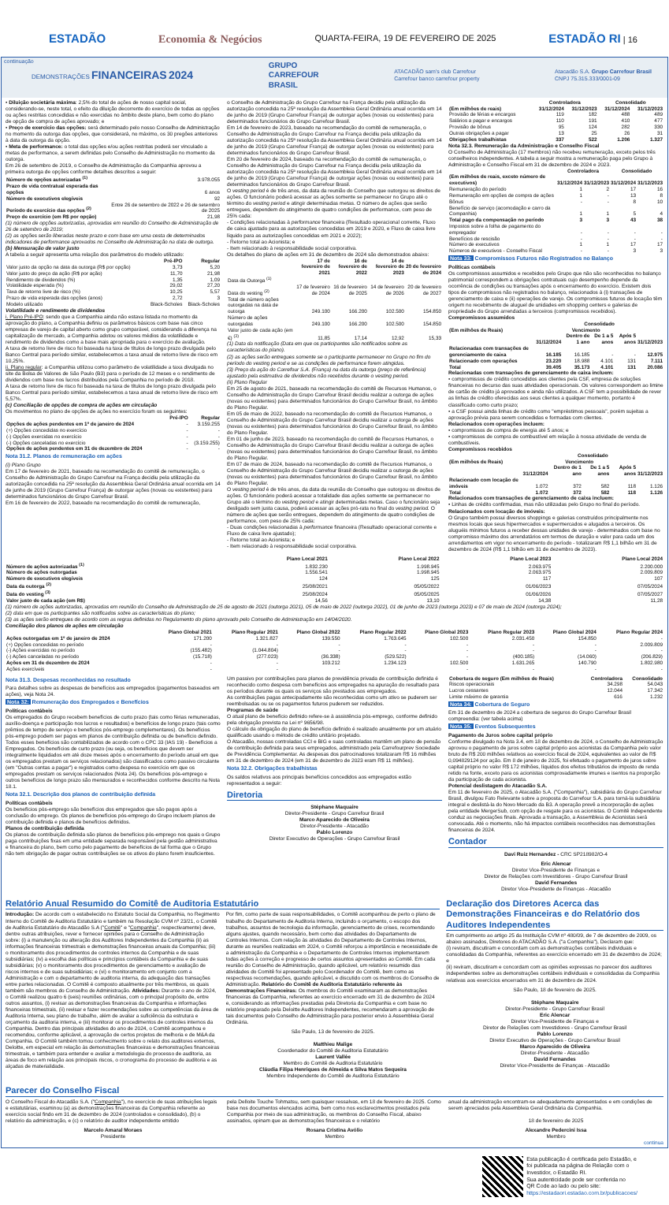ESTADÃO Economia & Negócios QUARTA-FEIRA, 19 DE FEVEREIRO DE 2025 ESTADÃO RI | 16
continuação DEMONSTRAÇÕES FINANCEIRAS 2024 GRUPO
CARREFOUR
BRASIL ATACADÃO sam's club Carrefour
Carrefour banco carrefour property Atacadão S.A. Grupo Carrefour Brasil
CNPJ 75.315.333/0001-09
• Diluição societária máxima: 2,5% do total de ações de nosso capital social, considerando-se, neste total, o efeito da diluição decorrente do exercício de todas as opções ou ações restritas concedidas e não exercidas no âmbito deste plano, bem como do plano de opção de compra de ações aprovado; e
• Preço de exercício das opções: será determinado pelo nosso Conselho de Administração no momento da outorga das opções, que considerará, no máximo, os 30 pregões anteriores à data da outorga da opção.
• Meta de performance: o total das opções e/ou ações restritas poderá ser vinculado a metas de performance, a serem definidas pelo Conselho de Administração no momento da outorga.
Em 26 de setembro de 2019, o Conselho de Administração da Companhia aprovou a primeira outorga de opções conforme detalhes descritos a seguir:
| Número de opções autorizadas <sup>(1)</sup> | 3.978.055 |
| Prazo de vida contratual esperada das opções | 6 anos |
| Número de executivos elegíveis | 92 |
| Período de exercício das opções <sup>(2)</sup> | Entre 26 de setembro de 2022 e 26 de setembro de 2025 |
| Preço de exercício (em R$ por opção) | 21,98 |
(1) número de opções autorizadas, aprovadas em reunião do Conselho de Administração de 26 de setembro de 2019;
(2) as opções serão liberadas neste prazo e com base em uma cesta de determinados indicadores de performance aprovados no Conselho de Administração na data de outorga.
(b) Mensuração de valor justo
A tabela a seguir apresenta uma relação dos parâmetros do modelo utilizado:
| | Pré-IPO | Regular |
| --- | --- | --- |
| Valor justo da opção na data da outorga (R$ por opção) | 3,73 | 5,20 |
| Valor justo do preço da ação (R$ por ação) | 11,70 | 21,98 |
| Rendimento de dividendos (%) | 1,35 | 1,09 |
| Volatilidade esperada (%) | 29,02 | 27,20 |
| Taxa de retorno livre de risco (%) | 10,25 | 5,57 |
| Prazo de vida esperada das opções (anos) | 2,72 | 3 |
| Modelo utilizado | Black-Scholes | Black-Scholes |
Volatilidade e rendimento de dividendos
i. Plano Pré-IPO: sendo que a Companhia ainda não estava listada no momento da aprovação do plano, a Companhia definiu os parâmetros básicos com base nas cinco empresas de varejo de capital aberto como grupo comparável, considerando a diferença na capitalização de mercado, a Companhia adotou os valores médios da volatilidade e rendimento de dividendos como a base mais apropriada para o exercício de avaliação.
A taxa de retorno livre de risco foi baseada na taxa de títulos de longo prazo divulgada pelo Banco Central para período similar, estabelecemos a taxa anual de retorno livre de risco em 10,25%.
ii. Plano regular: a Companhia utilizou como parâmetro de volatilidade a taxa divulgada no site da Bolsa de Valores de São Paulo (B3) para o período de 12 meses e o rendimento de dividendos com base nos lucros distribuídos pela Companhia no período de 2018.
A taxa de retorno livre de risco foi baseada na taxa de títulos de longo prazo divulgada pelo Banco Central para período similar, estabelecemos a taxa anual de retorno livre de risco em 5,57%.
(c) Conciliação de opções de compra de ações em circulação
Os movimentos no plano de opções de ações no exercício foram os seguintes:
| | Pré-IPO | Regular |
| --- | --- | --- |
| Opções de ações pendentes em 1º de janeiro de 2024 | - | 3.159.255 |
| (+) Opções concedidas no exercício | - | - |
| (-) Opções exercidas no exercício | - | - |
| (-) Opções canceladas no exercício | - | (3.159.255) |
| Opções de ações pendentes em 31 de dezembro de 2024 | - | - |
Nota 31.2. Planos de remuneração em ações
(i) Plano Grupo
Em 17 de fevereiro de 2021, baseado na recomendação do comitê de remuneração, o Conselho de Administração do Grupo Carrefour na França decidiu pela utilização da autorização concedida na 25ª resolução da Assembleia Geral Ordinária anual ocorrida em 14 de junho de 2019 (Grupo Carrefour França) de outorgar ações (novas ou existentes) para determinados funcionários do Grupo Carrefour Brasil.
Em 16 de fevereiro de 2022, baseado na recomendação do comitê de remuneração,
o Conselho de Administração do Grupo Carrefour na França decidiu pela utilização da autorização concedida na 25ª resolução da Assembleia Geral Ordinária anual ocorrida em 14 de junho de 2019 (Grupo Carrefour França) de outorgar ações (novas ou existentes) para determinados funcionários do Grupo Carrefour Brasil.
Em 14 de fevereiro de 2023, baseado na recomendação do comitê de remuneração, o Conselho de Administração do Grupo Carrefour na França decidiu pela utilização da autorização concedida na 25ª resolução da Assembleia Geral Ordinária anual ocorrida em 14 de junho de 2019 (Grupo Carrefour França) de outorgar ações (novas ou existentes) para determinados funcionários do Grupo Carrefour Brasil.
Em 20 de fevereiro de 2024, baseado na recomendação do comitê de remuneração, o Conselho de Administração do Grupo Carrefour na França decidiu pela utilização da autorização concedida na 25ª resolução da Assembleia Geral Ordinária anual ocorrida em 14 de junho de 2019 (Grupo Carrefour França) de outorgar ações (novas ou existentes) para determinados funcionários do Grupo Carrefour Brasil.
O vesting period é de três anos, da data da reunião do Conselho que outorgou os direitos de ações. O funcionário poderá acessar as ações somente se permanecer no Grupo até o término do vesting period e atingir determinadas metas. O número de ações que serão entregues, dependem do atingimento de quatro condições de performance, com peso de 25% cada:
- Condições relacionadas à performance financeira (Resultado operacional corrente, Fluxo de caixa ajustado para as autorizações concedidas em 2019 e 2020, e Fluxo de caixa livre líquido para as autorizações concedidas em 2021 e 2022);
- Retorno total ao Acionista; e
- Item relacionado à responsabilidade social corporativa.
Os detalhes do plano de ações em 31 de dezembro de 2024 são demonstrados abaixo:
| | 17 de fevereiro de 2021 | 16 de fevereiro de 2022 | 14 de fevereiro de 2023 | 20 de fevereiro de 2024 |
| --- | --- | --- | --- | --- |
| Data da Outorga <sup>(1)</sup> | | | | |
| Data do vesting <sup>(2)</sup> | 17 de fevereiro de 2024 | 16 de fevereiro de 2025 | 14 de fevereiro de 2026 | 20 de fevereiro de 2027 |
| Total de número ações outorgadas na data de outorga | 249.100 | 166.200 | 102.500 | 154.850 |
| Número de ações outorgadas | 249.100 | 166.200 | 102.500 | 154.850 |
| Valor justo de cada ação (em €) <sup>(3)</sup> | 11,85 | 17,14 | 12,92 | 15,33 |
(1) Data da notificação (Data em que os participantes são notificados sobre as características do plano).
(2) as ações serão entregues somente se o participante permanecer no Grupo no fim do período do vesting period e se as condições de performance forem atingidas.
(3) Preço da ação do Carrefour S.A. (França) na data da outorga (preço de referência) ajustado pela estimativa de dividendos não recebidos durante o vesting period.
(ii) Plano Regular
Em 25 de agosto de 2021, baseado na recomendação do comitê de Recursos Humanos, o Conselho de Administração do Grupo Carrefour Brasil decidiu realizar a outorga de ações (novas ou existentes) para determinados funcionários do Grupo Carrefour Brasil, no âmbito do Plano Regular.
Em 05 de maio de 2022, baseado na recomendação do comitê de Recursos Humanos, o Conselho de Administração do Grupo Carrefour Brasil decidiu realizar a outorga de ações (novas ou existentes) para determinados funcionários do Grupo Carrefour Brasil, no âmbito do Plano Regular.
Em 01 de junho de 2023, baseado na recomendação do comitê de Recursos Humanos, o Conselho de Administração do Grupo Carrefour Brasil decidiu realizar a outorga de ações (novas ou existentes) para determinados funcionários do Grupo Carrefour Brasil, no âmbito do Plano Regular.
Em 07 de maio de 2024, baseado na recomendação do comitê de Recursos Humanos, o Conselho de Administração do Grupo Carrefour Brasil decidiu realizar a outorga de ações (novas ou existentes) para determinados funcionários do Grupo Carrefour Brasil, no âmbito do Plano Regular.
O vesting period é de três anos, da data da reunião do Conselho que outorgou os direitos de ações. O funcionário poderá acessar a totalidade das ações somente se permanecer no Grupo até o término do vesting period e atingir determinadas metas. Caso o funcionário seja desligado sem justa causa, poderá acessar as ações pró-rata no final do vesting period. O número de ações que serão entregues, dependem do atingimento de quatro condições de performance, com peso de 25% cada:
- Duas condições relacionadas à performance financeira (Resultado operacional corrente e Fluxo de caixa livre ajustado);
- Retorno total ao Acionista; e
- Item relacionado à responsabilidade social corporativa.
| | Controladora | | Consolidado | |
| --- | --- | --- | --- | --- |
| (Em milhões de reais) | 31/12/2024 | 31/12/2023 | 31/12/2024 | 31/12/2023 |
| Provisão de férias e encargos | 119 | 182 | 488 | 489 |
| Salários a pagar e encargos | 110 | 191 | 410 | 477 |
| Provisão de bônus | 95 | 124 | 282 | 330 |
| Outras obrigações a pagar | 13 | 25 | 26 | 31 |
| Obrigações trabalhistas | 337 | 522 | 1.206 | 1.327 |
Nota 32.3. Remuneração da Administração e Conselho Fiscal
O Conselho de Administração (17 membros) não recebeu remuneração, exceto pelos três conselheiros independentes. A tabela a seguir mostra a remuneração paga pelo Grupo à Administração e Conselho Fiscal em 31 de dezembro de 2024 e 2023.
| | Controladora | | Consolidado | |
| --- | --- | --- | --- | --- |
| (Em milhões de reais, exceto número de executivos) | 31/12/2024 | 31/12/2023 | 31/12/2024 | 31/12/2023 |
| Remuneração do período | 1 | 2 | 17 | 16 |
| Remuneração em opções de compra de ações | 1 | - | 13 | 8 |
| Bônus | - | - | 8 | 10 |
| Benefício de serviço (acomodação e carro da Companhia) | 1 | 1 | 5 | 4 |
| Total pago da compensação no período | 3 | 3 | 43 | 38 |
| Impostos sobre a folha de pagamento do empregador | - | - | - | - |
| Benefícios de rescisão | - | - | - | - |
| Número de executivos | 1 | 1 | 17 | 17 |
| Números de executivos - Conselho Fiscal | - | - | 3 | 3 |
Nota 33: Compromissos Futuros não Registrados no Balanço
Políticas contábeis
Os compromissos assumidos e recebidos pelo Grupo que não são reconhecidos no balanço patrimonial correspondem a obrigações contratuais cujo desempenho depende da ocorrência de condições ou transações após o encerramento do exercício. Existem dois tipos de compromissos não registrados no balanço, relacionados à (i) transações de gerenciamento de caixa e (ii) operações de varejo. Os compromissos futuros de locação têm origem no recebimento de aluguel de unidades em shopping centers e galerias de propriedade do Grupo arrendadas a terceiros (compromissos recebidos).
Compromissos assumidos
| | Consolidado | | | | |
| --- | --- | --- | --- | --- | --- |
| (Em milhões de Reais) | Vencimento | | | | |
| | 31/12/2024 | Dentro de 1 ano | De 1 a 5 anos | Após 5 anos | 31/12/2023 |
| Relacionadas com transações de gerenciamento de caixa | 16.185 | 16.185 | - | - | 12.975 |
| Relacionado com operações | 23.220 | 18.988 | 4.101 | 131 | 7.111 |
| Total | 39.405 | 35.173 | 4.101 | 131 | 20.086 |
Relacionadas com transações de gerenciamento de caixa incluem:
• compromissos de crédito concedidos aos clientes pela CSF, empresa de soluções financeiras no decurso das suas atividades operacionais. Os valores correspondem ao limine de cartão de crédito já aprovados e ainda não utilizados. A CSF tem a possibilidade de rever as linhas de crédito oferecidas aos seus clientes a qualquer momento, portanto é classificado como curto prazo;
• a CSF possui ainda linhas de crédito como "empréstimos pessoais", porém sujeitas a aprovação prévia para serem concedidas e formadas com clientes.
Relacionados com operações incluem:
• compromissos de compra de energia até 5 anos; e
• compromissos de compra de combustível em relação à nossa atividade de venda de combustíveis.
Compromissos recebidos
| | Consolidado | | | | |
| --- | --- | --- | --- | --- | --- |
| (Em milhões de Reais) | Vencimento | | | | |
| | 31/12/2024 | Dentro de 1 ano | De 1 a 5 anos | Após 5 anos | 31/12/2023 |
| Relacionado com locação de imóveis | 1.072 | 372 | 582 | 118 | 1.126 |
| Total | 1.072 | 372 | 582 | 118 | 1.126 |
Relacionados com transações de gerenciamento de caixa incluem:
• Linhas de crédito confirmadas, mas não utilizadas pelo Grupo no final do período.
Relacionados com locação de imóveis:
O Grupo também possui diversos shoppings e galerias construídos principalmente nos mesmos locais que seus hipermercados e supermercados e alugados a terceiros. Os aluguéis mínimos futuros a receber dessas unidades de varejo - determinados com base no compromisso máximo dos arrendatários em termos de duração e valor para cada um dos arrendamentos em vigor no encerramento do período - totalizaram R$ 1,1 bilhão em 31 de dezembro de 2024 (R$ 1,1 bilhão em 31 de dezembro de 2023).
| | Plano Local 2021 | Plano Local 2022 | Plano Local 2023 | Plano Local 2024 |
| --- | --- | --- | --- | --- |
| Número de ações autorizadas <sup>(1)</sup> | 1.832.230 | 1.998.945 | 2.063.975 | 2.200.000 |
| Número de ações outorgadas | 1.556.541 | 1.998.945 | 2.063.975 | 2.009.809 |
| Número de executivos elegíveis | 124 | 125 | 117 | 107 |
| Data da outorga <sup>(2)</sup> | 25/08/2021 | 05/05/2022 | 01/06/2023 | 07/05/2024 |
| Data do vesting <sup>(3)</sup> | 25/08/2024 | 05/05/2025 | 01/06/2026 | 07/05/2027 |
| Valor justo de cada ação (em R$) | 14,56 | 13,10 | 14,38 | 11,28 |
(1) número de ações autorizadas, aprovadas em reunião do Conselho de Administração de 25 de agosto de 2021 (outorga 2021), 05 de maio de 2022 (outorga 2022), 01 de junho de 2023 (outorga 2023) e 07 de maio de 2024 (outorga 2024);
(2) data em que os participantes são notificados sobre as características do plano;
(3) as ações serão entregues de acordo com as regras definidas no Regulamento do plano aprovado pelo Conselho de Administração em 14/04/2020.
Conciliação dos planos de ações em circulação
| | Plano Global 2021 | Plano Regular 2021 | Plano Global 2022 | Plano Regular 2022 | Plano Global 2023 | Plano Regular 2023 | Plano Global 2024 | Plano Regular 2024 |
| --- | --- | --- | --- | --- | --- | --- | --- | --- |
| Ações outorgadas em 1º de janeiro de 2024 | 171.200 | 1.321.827 | 139.550 | 1.763.645 | 102.500 | 2.031.450 | 154.850 | - |
| (+) Opções concedidas no período | - | - | - | - | - | - | - | 2.009.809 |
| (-) Ações exercidas no período | (155.482) | (1.044.804) | - | - | - | - | - | - |
| (-) Ações canceladas no período | (15.718) | (277.023) | (36.338) | (529.522) | - | (400.185) | (14.060) | (206.829) |
| Ações em 31 de dezembro de 2024 | - | - | 103.212 | 1.234.123 | 102.500 | 1.631.265 | 140.790 | 1.802.980 |
| Ações exercíveis | - | - | - | - | - | - | - | - |
Nota 31.3. Despesas reconhecidas no resultado
Para detalhes sobre as despesas de benefícios aos empregados (pagamentos baseados em ações), veja Nota 24.
Nota 32: Remuneração dos Empregados e Benefícios
Políticas contábeis
Os empregados do Grupo recebem benefícios de curto prazo (tais como férias remuneradas, auxílio-doença e participação nos lucros e resultados) e benefícios de longo prazo (tais como prêmios de tempo de serviço e benefícios pós-emprego complementares). Os benefícios pós-emprego podem ser pagos em planos de contribuição definida ou de benefício definido.
Todos esses benefícios são contabilizados de acordo com o CPC 33 (IAS 19) - Benefícios a Empregados. Os benefícios de curto prazo (ou seja, os benefícios que devem ser integralmente liquidados em até doze meses após o encerramento do período anual em que os empregados prestam os serviços relacionados) são classificados como passivo circulante (em "Outras contas a pagar") e registrados como despesa no exercício em que os empregados prestam os serviços relacionados (Nota 24). Os benefícios pós-emprego e outros benefícios de longo prazo são mensurados e reconhecidos conforme descrito na Nota 18.1.
Nota 32.1. Descrição dos planos de contribuição definida
Políticas contábeis
Os benefícios pós-emprego são benefícios dos empregados que são pagos após a conclusão do emprego. Os planos de benefícios pós-emprego do Grupo incluem planos de contribuição definida e planos de benefícios definidos.
Planos de contribuição definida
Os planos de contribuição definida são planos de benefícios pós-emprego nos quais o Grupo paga contribuições fixas em uma entidade separada responsável pela gestão administrativa e financeira do plano, bem como pelo pagamento de benefícios de tal forma que o Grupo não tem obrigação de pagar outras contribuições se os ativos do plano forem insuficientes.
Um passivo por contribuições para planos de previdência privada de contribuição definida é reconhecido como despesa com benefícios aos empregados na apuração do resultado para os períodos durante os quais os serviços são prestados aos empregados.
As contribuições pagas antecipadamente são reconhecidas como um ativo se puderem ser reembolsadas ou se os pagamentos futuros puderem ser reduzidos.
Programas de saúde
O atual plano de benefício definido refere-se à assistência pós-emprego, conforme definido pela obrigação prevista na Lei nº 9656/98.
O cálculo da obrigação do plano de benefício definido é realizado anualmente por um atuário qualificado usando o método de crédito unitário projetado.
O Atacadão, nossas controladas CCI e BIG e suas controladas mantêm um plano de pensão de contribuição definida para seus empregados, administrado pela Carrefourprev Sociedade de Previdência Complementar. As despesas dos patrocinadores totalizaram R$ 16 milhões em 31 de dezembro de 2024 (em 31 de dezembro de 2023 eram R$ 11 milhões).
Nota 32.2. Obrigações trabalhistas
Os saldos relativos aos principais benefícios concedidos aos empregados estão representados a seguir:
Diretoria
Stéphane Maquaire
Diretor-Presidente - Grupo Carrefour Brasil
Marco Aparecido de Oliveira
Diretor-Presidente - Atacadão
Pablo Lorenzo
Diretor Executivo de Operações - Grupo Carrefour Brasil
| Cobertura de seguro (Em milhões de Reais) | Controladora | Consolidado |
| --- | --- | --- |
| Riscos operacionais | 34.298 | 54.043 |
| Lucros cessantes | 12.044 | 17.342 |
| Limite máximo de garantia | 616 | 1.232 |
Nota 34: Cobertura de Seguro
Em 31 de dezembro de 2024 a cobertura de seguros do Grupo Carrefour Brasil compreendia: (ver tabela acima)
Nota 35: Eventos Subsequentes
Pagamento de Juros sobre capital próprio
Conforme divulgado na Nota 3.4, em 18 de dezembro de 2024, o Conselho de Administração aprovou o pagamento de juros sobre capital próprio aos acionistas da Companhia pelo valor bruto de R$ 200 milhões relativos ao exercício fiscal de 2024, equivalentes ao valor de R$ 0,094829124 por ação. Em 8 de janeiro de 2025, foi efetuado o pagamento de juros sobre capital próprio no valor R$ 172 milhões, líquidos dos efeitos tributários de imposto de renda retido na fonte, exceto para os acionistas comprovadamente imunes e isentos na proporção da participação de cada acionista.
Potencial deslistagem do Atacadão S.A.
Em 11 de fevereiro de 2025, o Atacadão S.A. ("Companhia"), subsidiária do Grupo Carrefour Brasil, divulgou Fato Relevante sobre a proposta do Carrefour S.A. para torná-la subsidiária integral e deslistá-la do Novo Mercado da B3. A operação prevê a incorporação de ações pela entidade MergerSub, com opção de resgate para os acionistas. O Comitê Independente conduz as negociações finais. Aprovada a transação, a Assembleia de Acionistas será convocada. Até o momento, não há impactos contábeis reconhecidos nas demonstrações financeiras de 2024.
Contador
Davi Ruiz Hernandez - CRC SP218982/O-4
Eric Alencar
Diretor Vice-Presidente de Finanças e
Diretor de Relações com Investidores - Grupo Carrefour Brasil
David Fernandes
Diretor Vice-Presidente de Finanças - Atacadão
Relatório Anual Resumido do Comitê de Auditoria Estatutário
Introdução: De acordo com o estabelecido no Estatuto Social da Companhia, no Regimento Interno do Comitê de Auditoria Estatutário e também na Resolução CVM nº 23/21, o Comitê de Auditoria Estatutário do Atacadão S.A ("Comitê" e "Companhia", respectivamente) deve, dentre outras atribuições, rever e fornecer opiniões para o Conselho de Administração sobre: (i) a manutenção ou alteração dos Auditores Independentes da Companhia (ii) as informações financeiras trimestrais e demonstrações financeiras anuais da Companhia; (iii) o monitoramento dos procedimentos de controles internos da Companhia e de suas subsidiárias; (iv) a escolha das políticas e princípios contábeis da Companhia e de suas subsidiárias; (v) o monitoramento dos procedimentos de gerenciamento e avaliação de riscos internos e de suas subsidiárias; e (vi) o monitoramento em conjunto com a Administração e com o departamento de auditoria interna, da adequação das transações entre partes relacionadas. O Comitê é composto atualmente por três membros, os quais também são membros do Conselho de Administração. Atividades: Durante o ano de 2024, o Comitê realizou quatro 6 (seis) reuniões ordinárias, com o principal propósito de, entre outros assuntos, (i) revisar as demonstrações financeiras da Companhia e informações financeiras trimestrais, (ii) revisar e fazer recomendações sobre as competências da área de Auditoria Interna, seu plano de trabalho, além de avaliar a suficiência da estrutura e orçamento da auditoria interna, e (iii) monitorar os procedimentos de controles internos da Companhia. Dentro das principais atividades do ano de 2024, o Comitê acompanhou e recomendou, conforme aplicável, a aprovação de certos projetos de melhoria e de M&A da Companhia. O Comitê também tomou conhecimento sobre o relato dos auditores externos, Deloitte, em especial em relação às demonstrações financeiras e demonstrações financeiras trimestrais, e também para entender e avaliar a metodologia do processo de auditoria, as áreas de foco em relação aos principais riscos, o cronograma do processo de auditoria e as alçadas de materialidade.
Por fim, como parte de suas responsabilidades, o Comitê acompanhou de perto o plano de trabalho do Departamento de Auditoria Interna, incluindo o orçamento, o escopo dos trabalhos, assuntos de tecnologia da informação, gerenciamento de crises, recomendando alguns ajustes, quando necessário, bem como das atividades do Departamento de Controles Internos. Com relação às atividades do Departamento de Controles Internos, durante as reuniões realizadas em 2024, o Comitê reforçou a importância e necessidade de a administração da Companhia e o Departamento de Controles Internos implementarem todas ações à correção e progresso de certos assuntos apresentados ao Comitê. Em cada reunião do Conselho de Administração, quando aplicável, um relatório resumido das atividades do Comitê foi apresentado pelo Coordenador do Comitê, bem como as respectivas recomendações, quando aplicável, e discutido com os membros do Conselho de Administração. Relatório do Comitê de Auditoria Estatutário referente às Demonstrações Financeiras: Os membros do Comitê examinaram as demonstrações financeiras da Companhia, referentes ao exercício encerrado em 31 de dezembro de 2024 e, considerando as informações prestadas pela Diretoria da Companhia e com base no relatório preparado pela Deloitte Auditores Independentes, recomendaram a aprovação de tais documentos pelo Conselho de Administração para posterior envio à Assembleia Geral Ordinária.
São Paulo, 13 de fevereiro de 2025.
Matthieu Malige
Coordenador do Comitê de Auditoria Estatutário
Laurent Vallée
Membro do Comitê de Auditoria Estatutário
Cláudia Filipa Henriques de Almeida e Silva Matos Sequeira
Membro Independente do Comitê de Auditoria Estatutário
Declaração dos Diretores Acerca das Demonstrações Financeiras e do Relatório dos Auditores Independentes
Em cumprimento ao artigo 25 da Instituição CVM nº 480/09, de 7 de dezembro de 2009, os abaixo assinados, Diretores do ATACADÃO S.A. ("a Companhia"), Declaram que:
(i) reviram, discutiram e concordam com as demonstrações contábeis individuais e consolidadas da Companhia, referentes ao exercício encerrado em 31 de dezembro de 2024; e
(ii) reviram, discutiram e concordam com as opiniões expressas no parecer dos auditores independentes sobre as demonstrações contábeis individuais e consolidadas da Companhia relativas aos exercícios encerrados em 31 de dezembro de 2024.
São Paulo, 18 de fevereiro de 2025.
Stéphane Maquaire
Diretor-Presidente - Grupo Carrefour Brasil
Eric Alencar
Diretor Vice-Presidente de Finanças e
Diretor de Relações com Investidores - Grupo Carrefour Brasil
Pablo Lorenzo
Diretor Executivo de Operações - Grupo Carrefour Brasil
Marco Aparecido de Oliveira
Diretor-Presidente - Atacadão
David Fernandes
Diretor Vice-Presidente de Finanças - Atacadão
Parecer do Conselho Fiscal
O Conselho Fiscal do Atacadão S.A. ("Companhia"), no exercício de suas atribuições legais e estatutárias, examinou (a) as demonstrações financeiras da Companhia referente ao exercício social findo em 31 de dezembro de 2024 (controlados e consolidado), (b) o relatório da administração, e (c) o relatório de auditor independente emitido
pela Delloite Touche Tohmatsu, sem quaisquer ressalvas, em 18 de fevereiro de 2025. Como base nos documentos elencados acima, bem como nos esclarecimentos prestados pela Companhia por meio de sua administração, os membros do Conselho Fiscal, abaixo assinados, opinam que as demonstrações financeiras e o relatório
anual da administração encontram-se adequadamente apresentados e em condições de serem apreciados pela Assembleia Geral Ordinária da Companhia.
18 de fevereiro de 2025
Marcelo Amaral Moraes
Presidente
Rosana Cristina Avólio
Membro
Alexandre Pedercini Issa
Membro
continua
Esta publicação é certificada pelo Estadão, e
foi publicada na página de Relação com o
Investidor, o Estadão RI.
Sua autenticidade pode ser conferida no
QR Code ao lado ou pelo site:
https://estadaori.estadao.com.br/publicacoes/